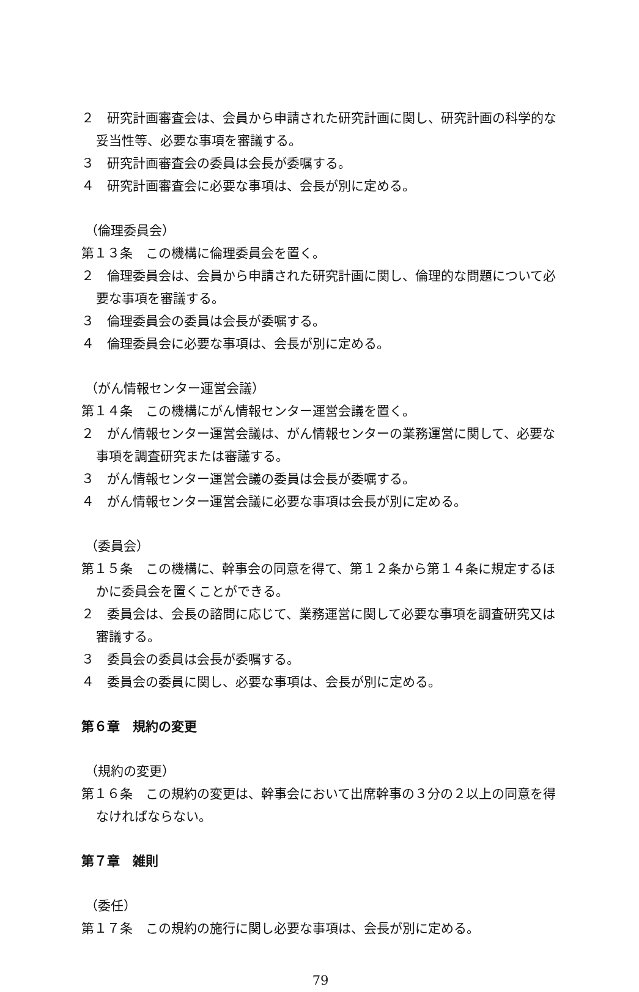２　研究計画審査会は、会員から申請された研究計画に関し、研究計画の科学的な妥当性等、必要な事項を審議する。
３　研究計画審査会の委員は会長が委嘱する。
４　研究計画審査会に必要な事項は、会長が別に定める。
（倫理委員会）
第１３条　この機構に倫理委員会を置く。
２　倫理委員会は、会員から申請された研究計画に関し、倫理的な問題について必要な事項を審議する。
３　倫理委員会の委員は会長が委嘱する。
４　倫理委員会に必要な事項は、会長が別に定める。
（がん情報センター運営会議）
第１４条　この機構にがん情報センター運営会議を置く。
２　がん情報センター運営会議は、がん情報センターの業務運営に関して、必要な事項を調査研究または審議する。
３　がん情報センター運営会議の委員は会長が委嘱する。
４　がん情報センター運営会議に必要な事項は会長が別に定める。
（委員会）
第１５条　この機構に、幹事会の同意を得て、第１２条から第１４条に規定するほかに委員会を置くことができる。
２　委員会は、会長の諮問に応じて、業務運営に関して必要な事項を調査研究又は審議する。
３　委員会の委員は会長が委嘱する。
４　委員会の委員に関し、必要な事項は、会長が別に定める。
第６章　規約の変更
（規約の変更）
第１６条　この規約の変更は、幹事会において出席幹事の３分の２以上の同意を得なければならない。
第７章　雑則
（委任）
第１７条　この規約の施行に関し必要な事項は、会長が別に定める。
79